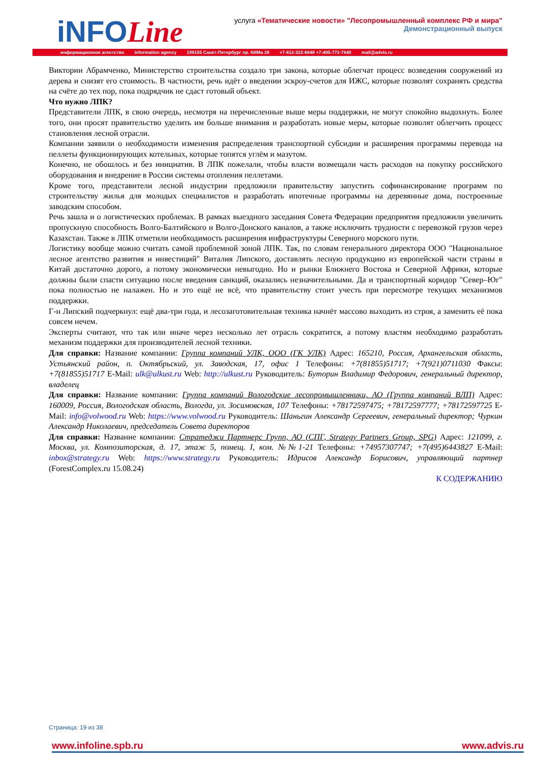iNFOLine
услуга «Тематические новости» "Лесопромышленный комплекс РФ и мира"
Демонстрационный выпуск
информационное агентство information agency 199155 Санкт-Петербург пр. КИМа 28 +7-812-322-6848 +7-495-772-7640 mail@advis.ru
Виктории Абрамченко, Министерство строительства создало три закона, которые облегчат процесс возведения сооружений из дерева и снизят его стоимость. В частности, речь идёт о введении эскроу-счетов для ИЖС, которые позволят сохранять средства на счёте до тех пор, пока подрядчик не сдаст готовый объект.
Что нужно ЛПК?
Представители ЛПК, в свою очередь, несмотря на перечисленные выше меры поддержки, не могут спокойно выдохнуть. Более того, они просят правительство уделить им больше внимания и разработать новые меры, которые позволят облегчить процесс становления лесной отрасли.
Компании заявили о необходимости изменения распределения транспортной субсидии и расширения программы перевода на пеллеты функционирующих котельных, которые топятся углём и мазутом.
Конечно, не обошлось и без инициатив. В ЛПК пожелали, чтобы власти возмещали часть расходов на покупку российского оборудования и внедрение в России системы отопления пеллетами.
Кроме того, представители лесной индустрии предложили правительству запустить софинансирование программ по строительству жилья для молодых специалистов и разработать ипотечные программы на деревянные дома, построенные заводским способом.
Речь зашла и о логистических проблемах. В рамках выездного заседания Совета Федерации предприятия предложили увеличить пропускную способность Волго-Балтийского и Волго-Донского каналов, а также исключить трудности с перевозкой грузов через Казахстан. Также в ЛПК отметили необходимость расширения инфраструктуры Северного морского пути.
Логистику вообще можно считать самой проблемной зоной ЛПК. Так, по словам генерального директора ООО "Национальное лесное агентство развития и инвестиций" Виталия Липского, доставлять лесную продукцию из европейской части страны в Китай достаточно дорого, а потому экономически невыгодно. Но и рынки Ближнего Востока и Северной Африки, которые должны были спасти ситуацию после введения санкций, оказались незначительными. Да и транспортный коридор "Север–Юг" пока полностью не налажен. Но и это ещё не всё, что правительству стоит учесть при пересмотре текущих механизмов поддержки.
Г-н Липский подчеркнул: ещё два-три года, и лесозаготовительная техника начнёт массово выходить из строя, а заменить её пока совсем нечем.
Эксперты считают, что так или иначе через несколько лет отрасль сократится, а потому властям необходимо разработать механизм поддержки для производителей лесной техники.
Для справки: Название компании: Группа компаний УЛК, ООО (ГК УЛК) Адрес: 165210, Россия, Архангельская область, Устьянский район, п. Октябрьский, ул. Заводская, 17, офис 1 Телефоны: +7(81855)51717; +7(921)0711030 Факсы: +7(81855)51717 E-Mail: ulk@ulkust.ru Web: http://ulkust.ru Руководитель: Буторин Владимир Федорович, генеральный директор, владелец
Для справки: Название компании: Группа компаний Вологодские лесопромышленники, АО (Группа компаний ВЛП) Адрес: 160009, Россия, Вологодская область, Вологда, ул. Зосимовская, 107 Телефоны: +78172597475; +78172597777; +78172597725 E-Mail: info@volwood.ru Web: https://www.volwood.ru Руководитель: Шаньгин Александр Сергеевич, генеральный директор; Чуркин Александр Николаевич, председатель Совета директоров
Для справки: Название компании: Стратеджи Партнерс Групп, АО (СПГ, Strategy Partners Group, SPG) Адрес: 121099, г. Москва, ул. Композиторская, д. 17, этаж 5, помещ. I, ком. №№1-21 Телефоны: +74957307747; +7(495)6443827 E-Mail: inbox@strategy.ru Web: https://www.strategy.ru Руководитель: Идрисов Александр Борисович, управляющий партнер (ForestComplex.ru 15.08.24)
К СОДЕРЖАНИЮ
Страница: 19 из 38
www.infoline.spb.ru www.advis.ru